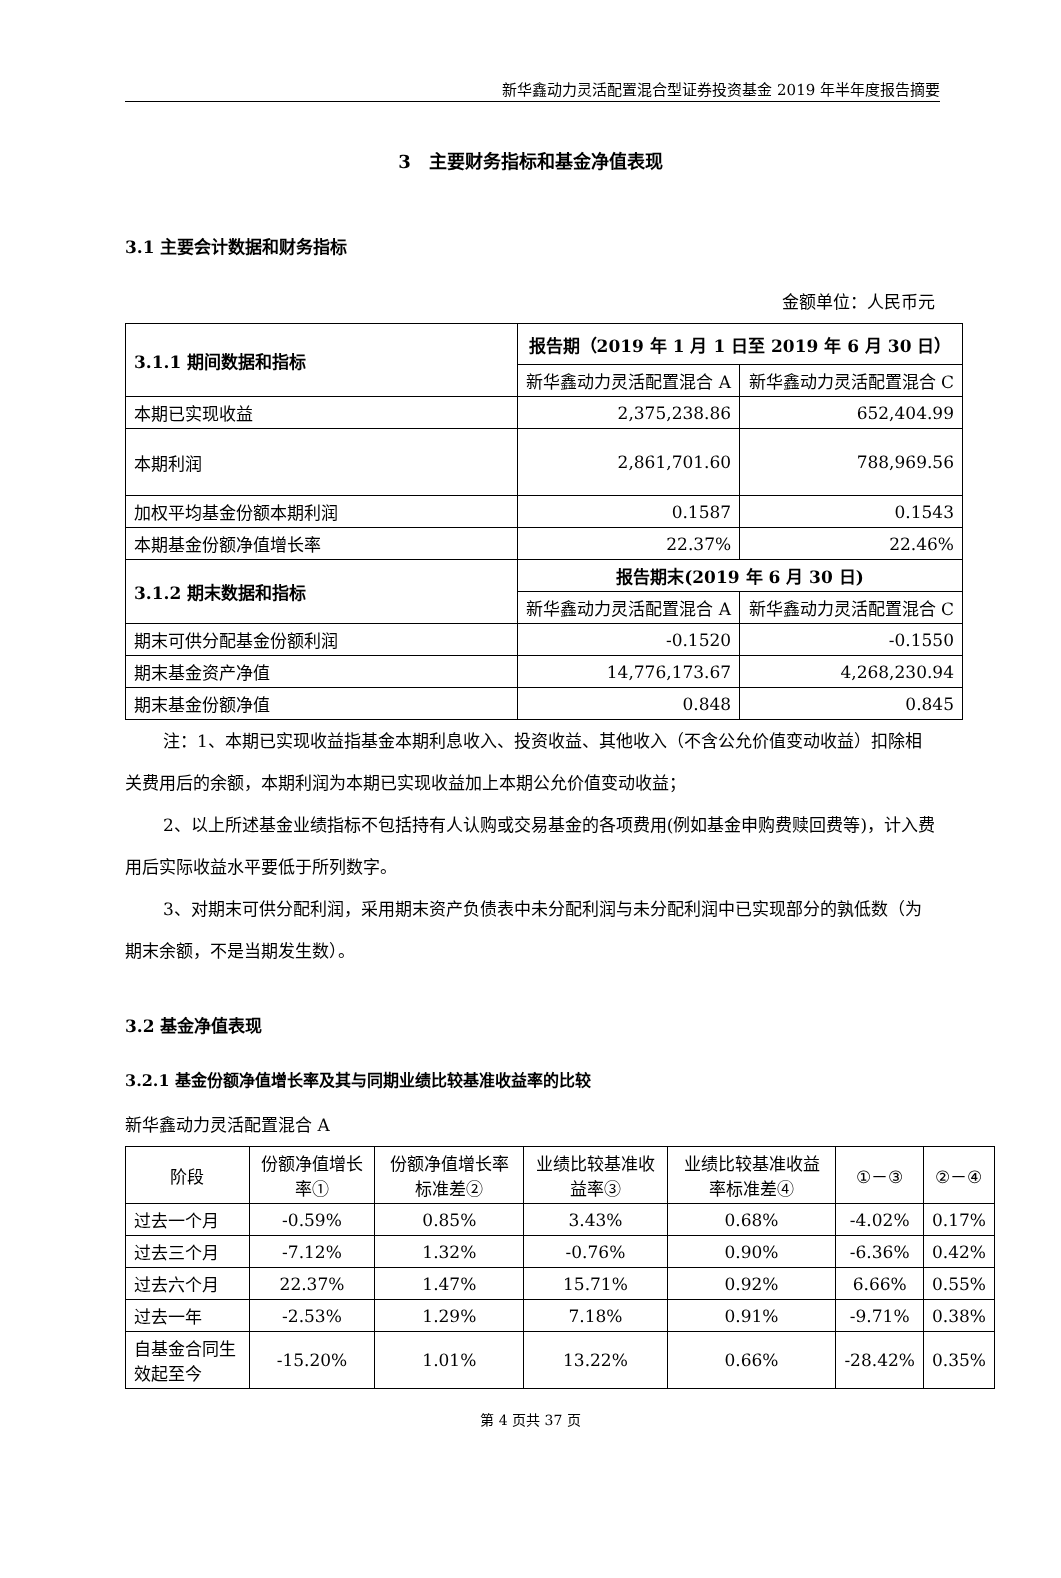新华鑫动力灵活配置混合型证券投资基金 2019 年半年度报告摘要
3　主要财务指标和基金净值表现
3.1 主要会计数据和财务指标
金额单位：人民币元
| 3.1.1 期间数据和指标 | 报告期（2019 年 1 月 1 日至 2019 年 6 月 30 日） | |
| --- | --- | --- |
| | 新华鑫动力灵活配置混合 A | 新华鑫动力灵活配置混合 C |
| 本期已实现收益 | 2,375,238.86 | 652,404.99 |
| 本期利润 | 2,861,701.60 | 788,969.56 |
| 加权平均基金份额本期利润 | 0.1587 | 0.1543 |
| 本期基金份额净值增长率 | 22.37% | 22.46% |
| 3.1.2 期末数据和指标 | 报告期末(2019 年 6 月 30 日) | |
| | 新华鑫动力灵活配置混合 A | 新华鑫动力灵活配置混合 C |
| 期末可供分配基金份额利润 | -0.1520 | -0.1550 |
| 期末基金资产净值 | 14,776,173.67 | 4,268,230.94 |
| 期末基金份额净值 | 0.848 | 0.845 |
注：1、本期已实现收益指基金本期利息收入、投资收益、其他收入（不含公允价值变动收益）扣除相关费用后的余额，本期利润为本期已实现收益加上本期公允价值变动收益；
2、以上所述基金业绩指标不包括持有人认购或交易基金的各项费用(例如基金申购费赎回费等)，计入费用后实际收益水平要低于所列数字。
3、对期末可供分配利润，采用期末资产负债表中未分配利润与未分配利润中已实现部分的孰低数（为期末余额，不是当期发生数）。
3.2 基金净值表现
3.2.1 基金份额净值增长率及其与同期业绩比较基准收益率的比较
新华鑫动力灵活配置混合 A
| 阶段 | 份额净值增长率① | 份额净值增长率标准差② | 业绩比较基准收益率③ | 业绩比较基准收益率标准差④ | ①－③ | ②－④ |
| 过去一个月 | -0.59% | 0.85% | 3.43% | 0.68% | -4.02% | 0.17% |
| 过去三个月 | -7.12% | 1.32% | -0.76% | 0.90% | -6.36% | 0.42% |
| 过去六个月 | 22.37% | 1.47% | 15.71% | 0.92% | 6.66% | 0.55% |
| 过去一年 | -2.53% | 1.29% | 7.18% | 0.91% | -9.71% | 0.38% |
| 自基金合同生效起至今 | -15.20% | 1.01% | 13.22% | 0.66% | -28.42% | 0.35% |
第 4 页共 37 页